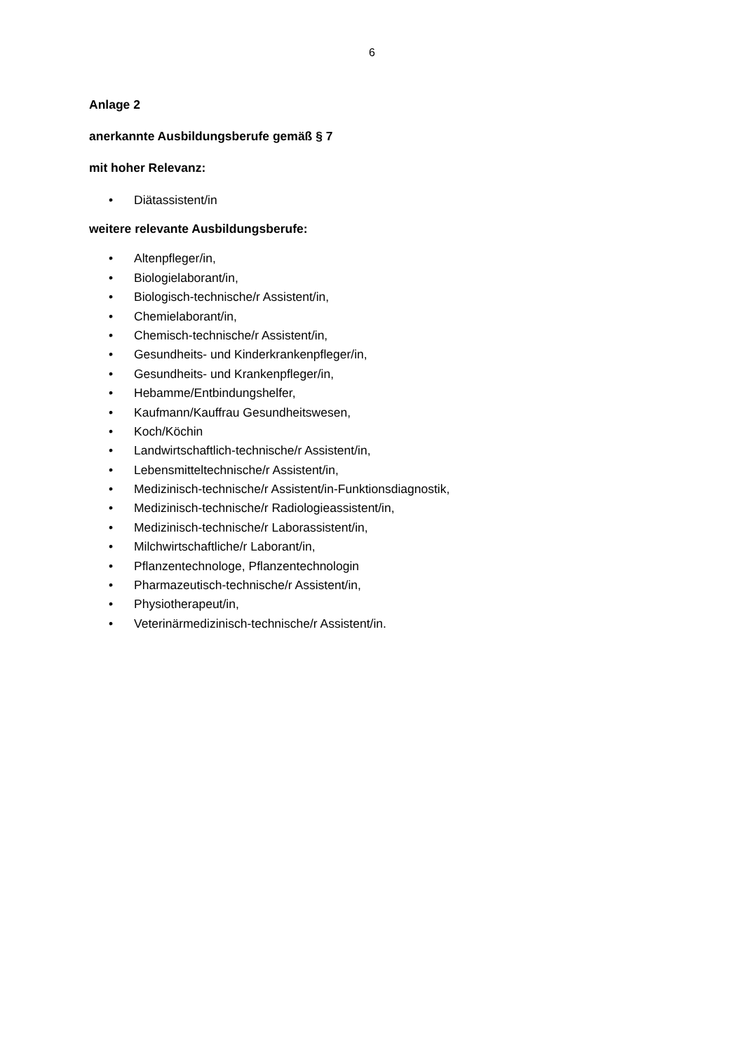6
Anlage 2
anerkannte Ausbildungsberufe gemäß § 7
mit hoher Relevanz:
• Diätassistent/in
weitere relevante Ausbildungsberufe:
• Altenpfleger/in,
• Biologielaborant/in,
• Biologisch-technische/r Assistent/in,
• Chemielaborant/in,
• Chemisch-technische/r Assistent/in,
• Gesundheits- und Kinderkrankenpfleger/in,
• Gesundheits- und Krankenpfleger/in,
• Hebamme/Entbindungshelfer,
• Kaufmann/Kauffrau Gesundheitswesen,
• Koch/Köchin
• Landwirtschaftlich-technische/r Assistent/in,
• Lebensmitteltechnische/r Assistent/in,
• Medizinisch-technische/r Assistent/in-Funktionsdiagnostik,
• Medizinisch-technische/r Radiologieassistent/in,
• Medizinisch-technische/r Laborassistent/in,
• Milchwirtschaftliche/r Laborant/in,
• Pflanzentechnologe, Pflanzentechnologin
• Pharmazeutisch-technische/r Assistent/in,
• Physiotherapeut/in,
• Veterinärmedizinisch-technische/r Assistent/in.